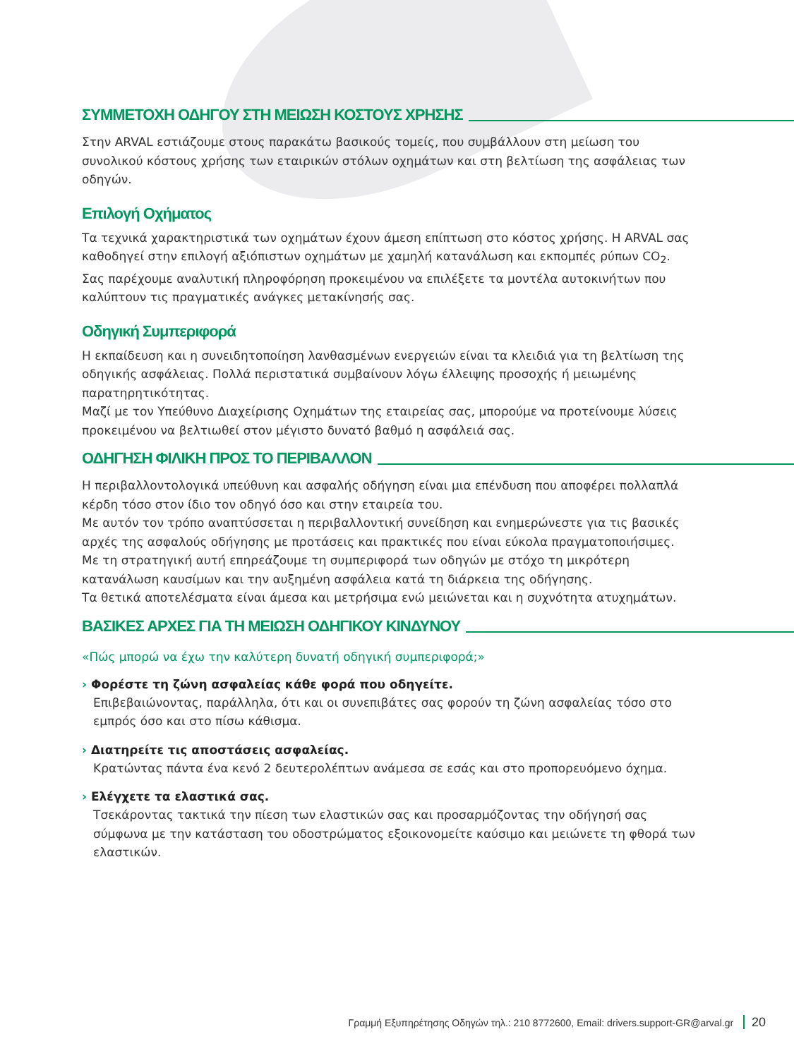ΣΥΜΜΕΤΟΧΗ ΟΔΗΓΟΥ ΣΤΗ ΜΕΙΩΣΗ ΚΟΣΤΟΥΣ ΧΡΗΣΗΣ
Στην ARVAL εστιάζουμε στους παρακάτω βασικούς τομείς, που συμβάλλουν στη μείωση του συνολικού κόστους χρήσης των εταιρικών στόλων οχημάτων και στη βελτίωση της ασφάλειας των οδηγών.
Επιλογή Οχήματος
Τα τεχνικά χαρακτηριστικά των οχημάτων έχουν άμεση επίπτωση στο κόστος χρήσης. Η ARVAL σας καθοδηγεί στην επιλογή αξιόπιστων οχημάτων με χαμηλή κατανάλωση και εκπομπές ρύπων CO<sub>2</sub>. Σας παρέχουμε αναλυτική πληροφόρηση προκειμένου να επιλέξετε τα μοντέλα αυτοκινήτων που καλύπτουν τις πραγματικές ανάγκες μετακίνησής σας.
Οδηγική Συμπεριφορά
Η εκπαίδευση και η συνειδητοποίηση λανθασμένων ενεργειών είναι τα κλειδιά για τη βελτίωση της οδηγικής ασφάλειας. Πολλά περιστατικά συμβαίνουν λόγω έλλειψης προσοχής ή μειωμένης παρατηρητικότητας.
Μαζί με τον Υπεύθυνο Διαχείρισης Οχημάτων της εταιρείας σας, μπορούμε να προτείνουμε λύσεις προκειμένου να βελτιωθεί στον μέγιστο δυνατό βαθμό η ασφάλειά σας.
ΟΔΗΓΗΣΗ ΦΙΛΙΚΗ ΠΡΟΣ ΤΟ ΠΕΡΙΒΑΛΛΟΝ
Η περιβαλλοντολογικά υπεύθυνη και ασφαλής οδήγηση είναι μια επένδυση που αποφέρει πολλαπλά κέρδη τόσο στον ίδιο τον οδηγό όσο και στην εταιρεία του.
Με αυτόν τον τρόπο αναπτύσσεται η περιβαλλοντική συνείδηση και ενημερώνεστε για τις βασικές αρχές της ασφαλούς οδήγησης με προτάσεις και πρακτικές που είναι εύκολα πραγματοποιήσιμες.
Με τη στρατηγική αυτή επηρεάζουμε τη συμπεριφορά των οδηγών με στόχο τη μικρότερη κατανάλωση καυσίμων και την αυξημένη ασφάλεια κατά τη διάρκεια της οδήγησης.
Τα θετικά αποτελέσματα είναι άμεσα και μετρήσιμα ενώ μειώνεται και η συχνότητα ατυχημάτων.
ΒΑΣΙΚΕΣ ΑΡΧΕΣ ΓΙΑ ΤΗ ΜΕΙΩΣΗ ΟΔΗΓΙΚΟΥ ΚΙΝΔΥΝΟΥ
«Πώς μπορώ να έχω την καλύτερη δυνατή οδηγική συμπεριφορά;»
› Φορέστε τη ζώνη ασφαλείας κάθε φορά που οδηγείτε.
Επιβεβαιώνοντας, παράλληλα, ότι και οι συνεπιβάτες σας φορούν τη ζώνη ασφαλείας τόσο στο εμπρός όσο και στο πίσω κάθισμα.
› Διατηρείτε τις αποστάσεις ασφαλείας.
Κρατώντας πάντα ένα κενό 2 δευτερολέπτων ανάμεσα σε εσάς και στο προπορευόμενο όχημα.
› Ελέγχετε τα ελαστικά σας.
Τσεκάροντας τακτικά την πίεση των ελαστικών σας και προσαρμόζοντας την οδήγησή σας σύμφωνα με την κατάσταση του οδοστρώματος εξοικονομείτε καύσιμο και μειώνετε τη φθορά των ελαστικών.
Γραμμή Εξυπηρέτησης Οδηγών τηλ.: 210 8772600, Email: drivers.support-GR@arval.gr 20